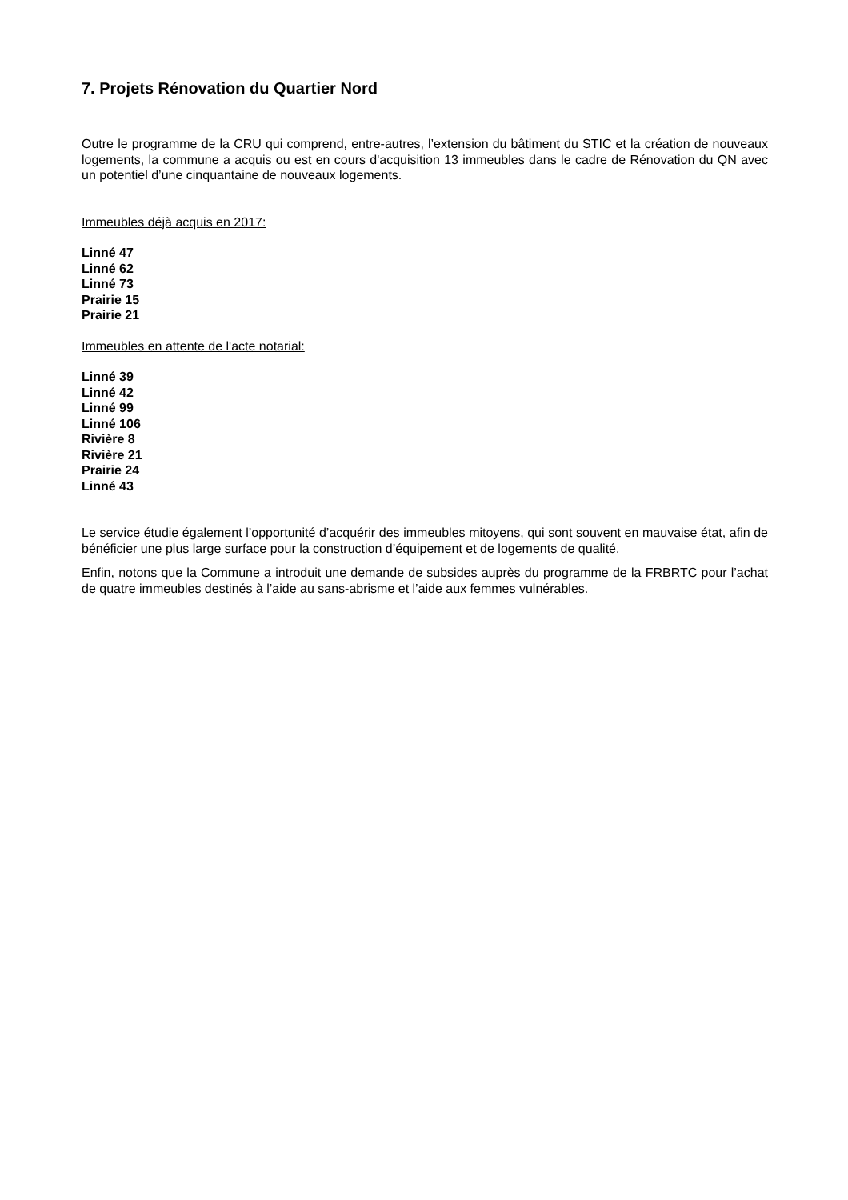7. Projets Rénovation du Quartier Nord
Outre le programme de la CRU qui comprend, entre-autres, l’extension du bâtiment du STIC et la création de nouveaux logements, la commune a acquis ou est en cours d'acquisition 13 immeubles dans le cadre de Rénovation du QN avec un potentiel d’une cinquantaine de nouveaux logements.
Immeubles déjà acquis en 2017:
Linné 47
Linné 62
Linné 73
Prairie 15
Prairie 21
Immeubles en attente de l'acte notarial:
Linné 39
Linné 42
Linné 99
Linné 106
Rivière 8
Rivière 21
Prairie 24
Linné 43
Le service étudie également l’opportunité d’acquérir des immeubles mitoyens, qui sont souvent en mauvaise état, afin de bénéficier une plus large surface pour la construction d’équipement et de logements de qualité.
Enfin, notons que la Commune a introduit une demande de subsides auprès du programme de la FRBRTC pour l’achat de quatre immeubles destinés à l’aide au sans-abrisme et l’aide aux femmes vulnérables.